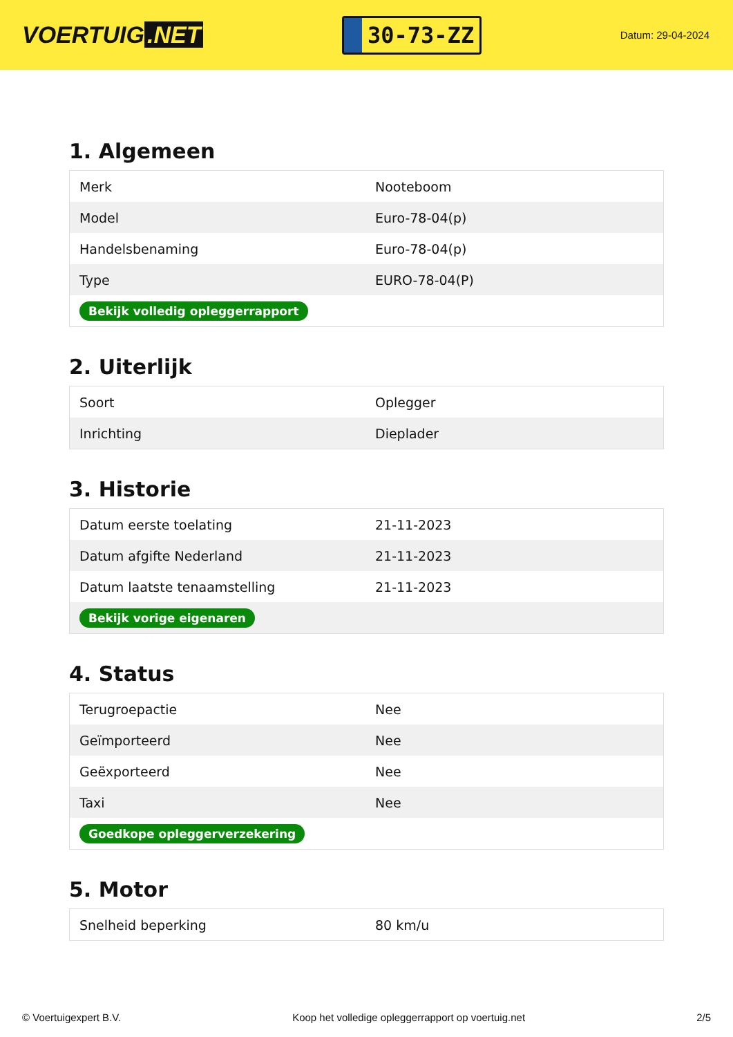VOERTUIG.NET
30-73-ZZ
Datum: 29-04-2024
1. Algemeen
| Merk | Nooteboom |
| Model | Euro-78-04(p) |
| Handelsbenaming | Euro-78-04(p) |
| Type | EURO-78-04(P) |
| Bekijk volledig opleggerrapport | |
2. Uiterlijk
| Soort | Oplegger |
| Inrichting | Dieplader |
3. Historie
| Datum eerste toelating | 21-11-2023 |
| Datum afgifte Nederland | 21-11-2023 |
| Datum laatste tenaamstelling | 21-11-2023 |
| Bekijk vorige eigenaren | |
4. Status
| Terugroepactie | Nee |
| Geïmporteerd | Nee |
| Geëxporteerd | Nee |
| Taxi | Nee |
| Goedkope opleggerverzekering | |
5. Motor
| Snelheid beperking | 80 km/u |
© Voertuigexpert B.V. Koop het volledige opleggerrapport op voertuig.net 2/5